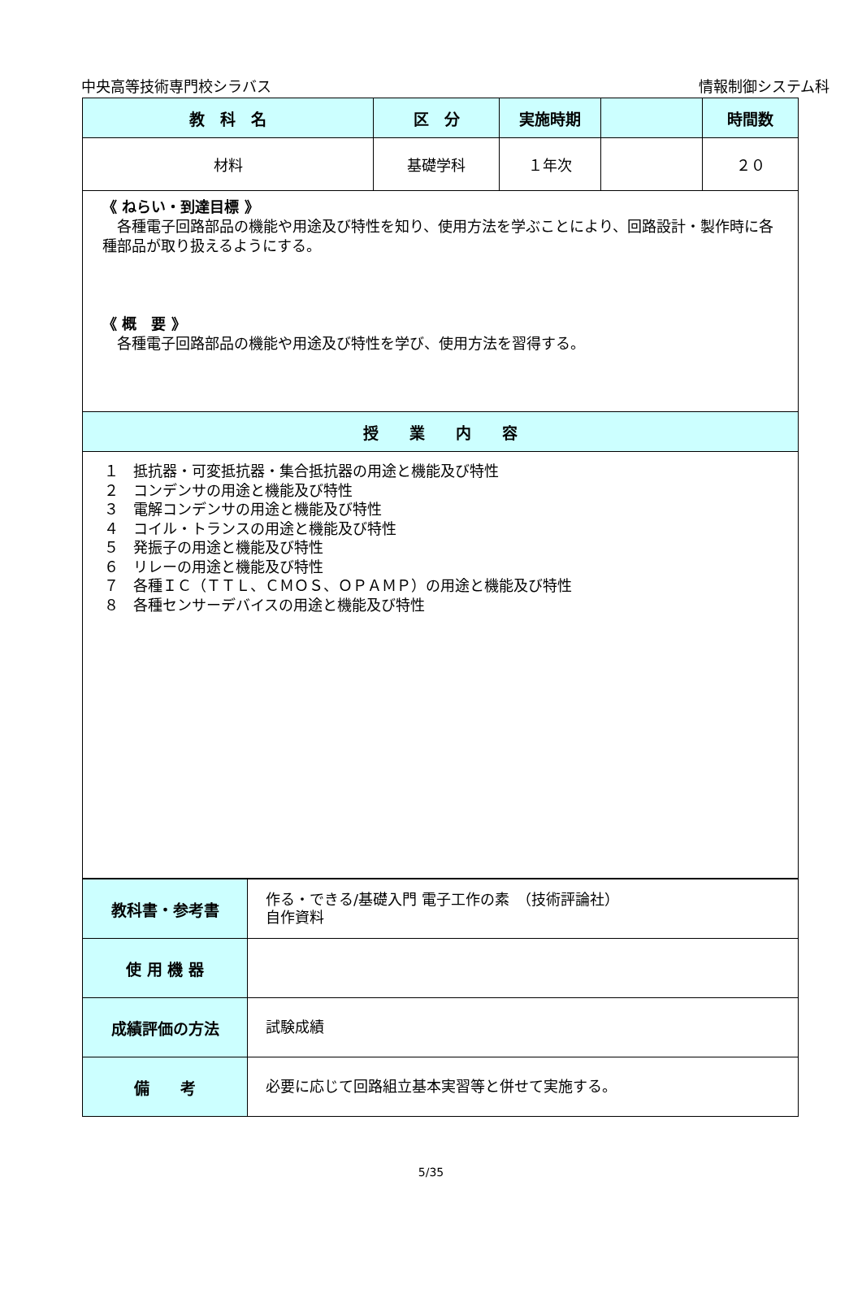中央高等技術専門校シラバス 情報制御システム科
| 教 科 名 | 区 分 | 実施時期 | | 時間数 |
| --- | --- | --- | --- | --- |
| 材料 | 基礎学科 | １年次 | | ２０ |
| 《 ねらい・到達目標 》 各種電子回路部品の機能や用途及び特性を知り、使用方法を学ぶことにより、回路設計・製作時に各種部品が取り扱えるようにする。 《 概 要 》 各種電子回路部品の機能や用途及び特性を学び、使用方法を習得する。 | | | | |
| 授 業 内 容 | | | | |
| １ 抵抗器・可変抵抗器・集合抵抗器の用途と機能及び特性 ２ コンデンサの用途と機能及び特性 ３ 電解コンデンサの用途と機能及び特性 ４ コイル・トランスの用途と機能及び特性 ５ 発振子の用途と機能及び特性 ６ リレーの用途と機能及び特性 ７ 各種ＩＣ（ＴＴＬ、ＣＭＯＳ、ＯＰＡＭＰ）の用途と機能及び特性 ８ 各種センサーデバイスの用途と機能及び特性 | | | | |
| 教科書・参考書 | 作る・できる/基礎入門 電子工作の素 （技術評論社） 自作資料 |
| 使 用 機 器 | |
| 成績評価の方法 | 試験成績 |
| 備 考 | 必要に応じて回路組立基本実習等と併せて実施する。 |
5/35